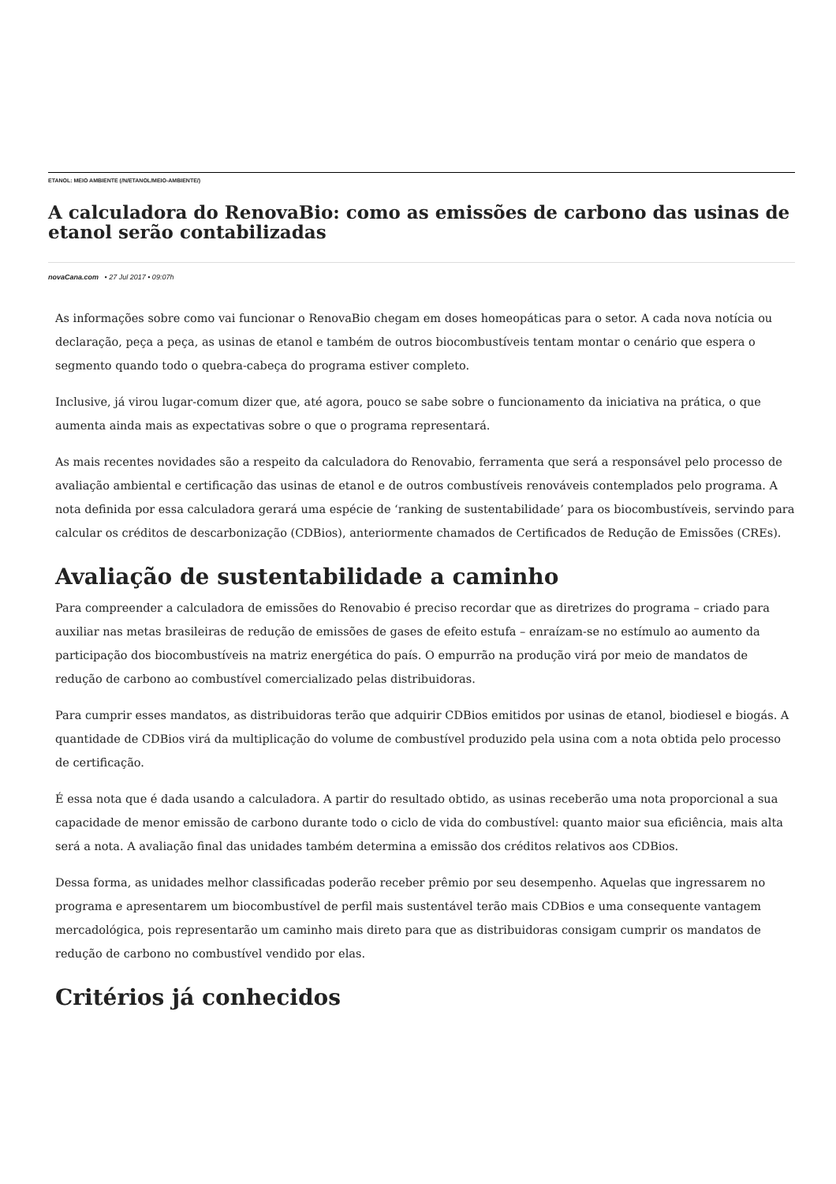ETANOL: MEIO AMBIENTE (/N/ETANOL/MEIO-AMBIENTE/)
A calculadora do RenovaBio: como as emissões de carbono das usinas de etanol serão contabilizadas
novaCana.com • 27 Jul 2017 • 09:07h
As informações sobre como vai funcionar o RenovaBio chegam em doses homeopáticas para o setor. A cada nova notícia ou declaração, peça a peça, as usinas de etanol e também de outros biocombustíveis tentam montar o cenário que espera o segmento quando todo o quebra-cabeça do programa estiver completo.
Inclusive, já virou lugar-comum dizer que, até agora, pouco se sabe sobre o funcionamento da iniciativa na prática, o que aumenta ainda mais as expectativas sobre o que o programa representará.
As mais recentes novidades são a respeito da calculadora do Renovabio, ferramenta que será a responsável pelo processo de avaliação ambiental e certificação das usinas de etanol e de outros combustíveis renováveis contemplados pelo programa. A nota definida por essa calculadora gerará uma espécie de ‘ranking de sustentabilidade’ para os biocombustíveis, servindo para calcular os créditos de descarbonização (CDBios), anteriormente chamados de Certificados de Redução de Emissões (CREs).
Avaliação de sustentabilidade a caminho
Para compreender a calculadora de emissões do Renovabio é preciso recordar que as diretrizes do programa – criado para auxiliar nas metas brasileiras de redução de emissões de gases de efeito estufa – enraízam-se no estímulo ao aumento da participação dos biocombustíveis na matriz energética do país. O empurrão na produção virá por meio de mandatos de redução de carbono ao combustível comercializado pelas distribuidoras.
Para cumprir esses mandatos, as distribuidoras terão que adquirir CDBios emitidos por usinas de etanol, biodiesel e biogás. A quantidade de CDBios virá da multiplicação do volume de combustível produzido pela usina com a nota obtida pelo processo de certificação.
É essa nota que é dada usando a calculadora. A partir do resultado obtido, as usinas receberão uma nota proporcional a sua capacidade de menor emissão de carbono durante todo o ciclo de vida do combustível: quanto maior sua eficiência, mais alta será a nota. A avaliação final das unidades também determina a emissão dos créditos relativos aos CDBios.
Dessa forma, as unidades melhor classificadas poderão receber prêmio por seu desempenho. Aquelas que ingressarem no programa e apresentarem um biocombustível de perfil mais sustentável terão mais CDBios e uma consequente vantagem mercadológica, pois representarão um caminho mais direto para que as distribuidoras consigam cumprir os mandatos de redução de carbono no combustível vendido por elas.
Critérios já conhecidos